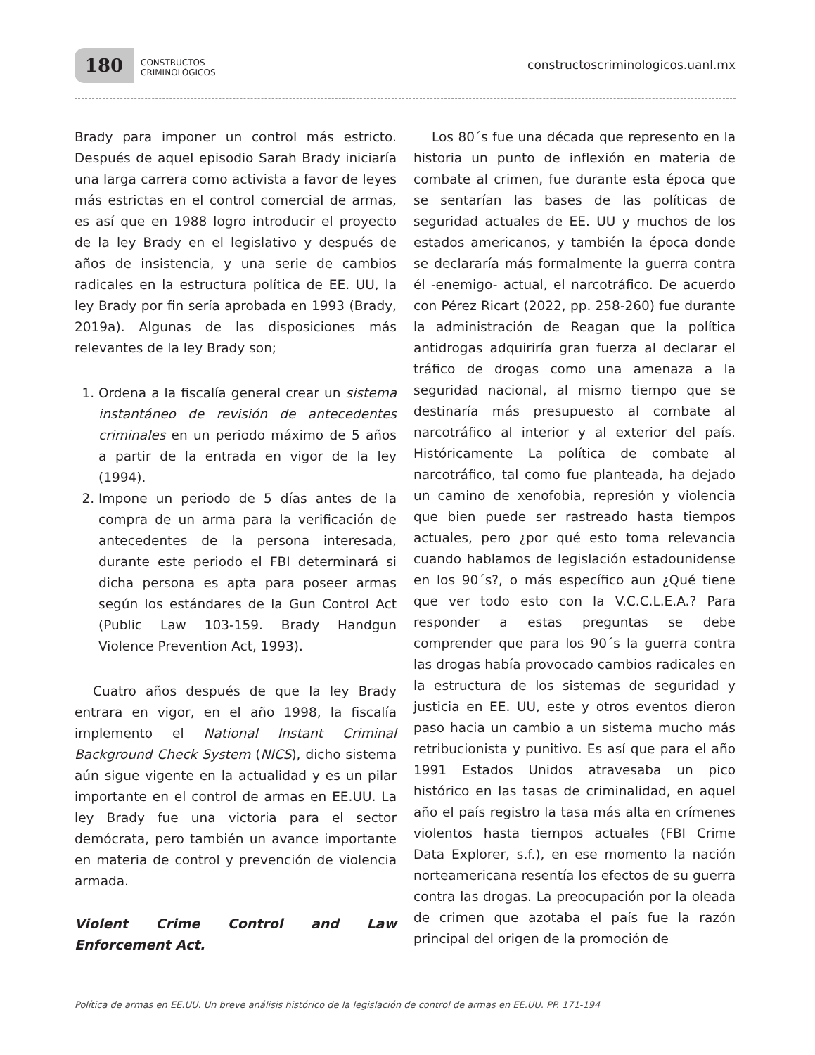180 CONSTRUCTOS
CRIMINOLÓGICOS
constructoscriminologicos.uanl.mx
Brady para imponer un control más estricto. Después de aquel episodio Sarah Brady iniciaría una larga carrera como activista a favor de leyes más estrictas en el control comercial de armas, es así que en 1988 logro introducir el proyecto de la ley Brady en el legislativo y después de años de insistencia, y una serie de cambios radicales en la estructura política de EE. UU, la ley Brady por fin sería aprobada en 1993 (Brady, 2019a). Algunas de las disposiciones más relevantes de la ley Brady son;
1. Ordena a la fiscalía general crear un sistema instantáneo de revisión de antecedentes criminales en un periodo máximo de 5 años a partir de la entrada en vigor de la ley (1994).
2. Impone un periodo de 5 días antes de la compra de un arma para la verificación de antecedentes de la persona interesada, durante este periodo el FBI determinará si dicha persona es apta para poseer armas según los estándares de la Gun Control Act (Public Law 103-159. Brady Handgun Violence Prevention Act, 1993).
Cuatro años después de que la ley Brady entrara en vigor, en el año 1998, la fiscalía implemento el National Instant Criminal Background Check System (NICS), dicho sistema aún sigue vigente en la actualidad y es un pilar importante en el control de armas en EE.UU. La ley Brady fue una victoria para el sector demócrata, pero también un avance importante en materia de control y prevención de violencia armada.
Violent Crime Control and Law Enforcement Act.
Los 80´s fue una década que represento en la historia un punto de inflexión en materia de combate al crimen, fue durante esta época que se sentarían las bases de las políticas de seguridad actuales de EE. UU y muchos de los estados americanos, y también la época donde se declararía más formalmente la guerra contra él -enemigo- actual, el narcotráfico. De acuerdo con Pérez Ricart (2022, pp. 258-260) fue durante la administración de Reagan que la política antidrogas adquiriría gran fuerza al declarar el tráfico de drogas como una amenaza a la seguridad nacional, al mismo tiempo que se destinaría más presupuesto al combate al narcotráfico al interior y al exterior del país. Históricamente La política de combate al narcotráfico, tal como fue planteada, ha dejado un camino de xenofobia, represión y violencia que bien puede ser rastreado hasta tiempos actuales, pero ¿por qué esto toma relevancia cuando hablamos de legislación estadounidense en los 90´s?, o más específico aun ¿Qué tiene que ver todo esto con la V.C.C.L.E.A.? Para responder a estas preguntas se debe comprender que para los 90´s la guerra contra las drogas había provocado cambios radicales en la estructura de los sistemas de seguridad y justicia en EE. UU, este y otros eventos dieron paso hacia un cambio a un sistema mucho más retribucionista y punitivo. Es así que para el año 1991 Estados Unidos atravesaba un pico histórico en las tasas de criminalidad, en aquel año el país registro la tasa más alta en crímenes violentos hasta tiempos actuales (FBI Crime Data Explorer, s.f.), en ese momento la nación norteamericana resentía los efectos de su guerra contra las drogas. La preocupación por la oleada de crimen que azotaba el país fue la razón principal del origen de la promoción de
Política de armas en EE.UU. Un breve análisis histórico de la legislación de control de armas en EE.UU. PP. 171-194